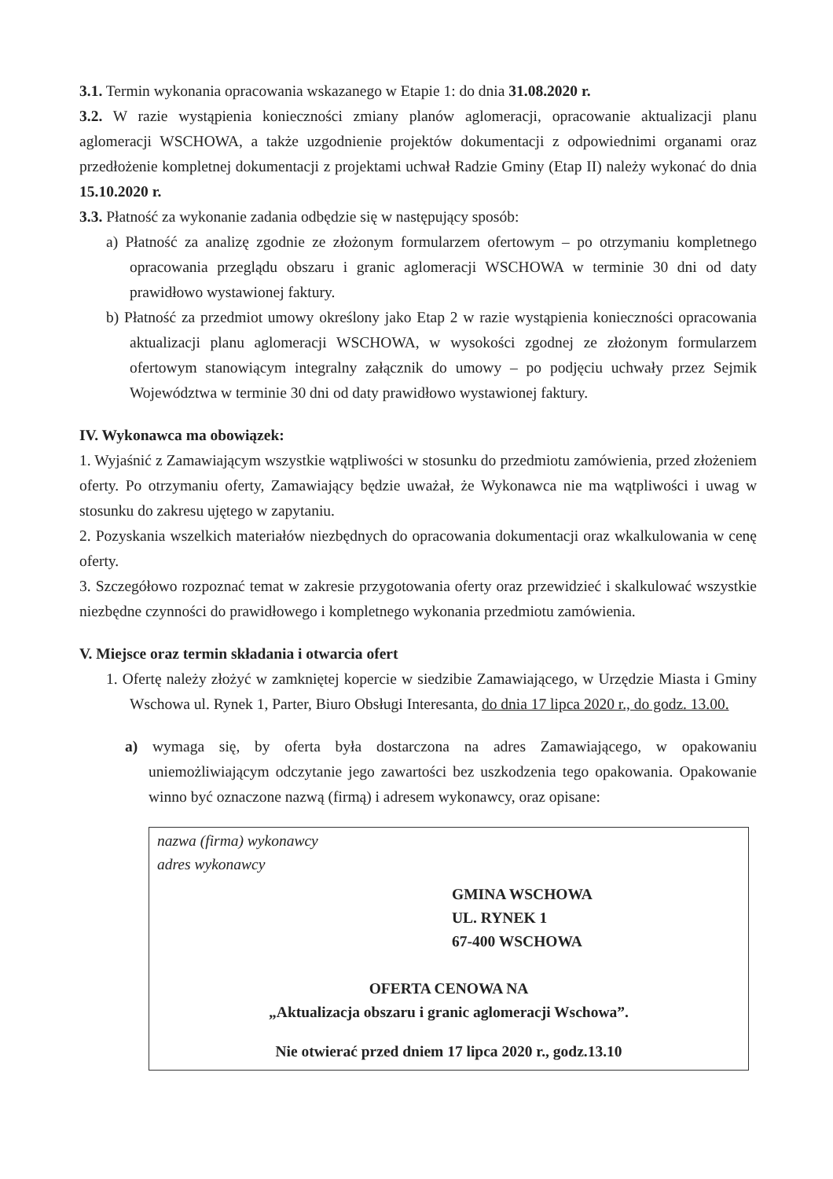3.1. Termin wykonania opracowania wskazanego w Etapie 1: do dnia 31.08.2020 r.
3.2. W razie wystąpienia konieczności zmiany planów aglomeracji, opracowanie aktualizacji planu aglomeracji WSCHOWA, a także uzgodnienie projektów dokumentacji z odpowiednimi organami oraz przedłożenie kompletnej dokumentacji z projektami uchwał Radzie Gminy (Etap II) należy wykonać do dnia 15.10.2020 r.
3.3. Płatność za wykonanie zadania odbędzie się w następujący sposób:
a) Płatność za analizę zgodnie ze złożonym formularzem ofertowym – po otrzymaniu kompletnego opracowania przeglądu obszaru i granic aglomeracji WSCHOWA w terminie 30 dni od daty prawidłowo wystawionej faktury.
b) Płatność za przedmiot umowy określony jako Etap 2 w razie wystąpienia konieczności opracowania aktualizacji planu aglomeracji WSCHOWA, w wysokości zgodnej ze złożonym formularzem ofertowym stanowiącym integralny załącznik do umowy – po podjęciu uchwały przez Sejmik Województwa w terminie 30 dni od daty prawidłowo wystawionej faktury.
IV. Wykonawca ma obowiązek:
1. Wyjaśnić z Zamawiającym wszystkie wątpliwości w stosunku do przedmiotu zamówienia, przed złożeniem oferty. Po otrzymaniu oferty, Zamawiający będzie uważał, że Wykonawca nie ma wątpliwości i uwag w stosunku do zakresu ujętego w zapytaniu.
2. Pozyskania wszelkich materiałów niezbędnych do opracowania dokumentacji oraz wkalkulowania w cenę oferty.
3. Szczegółowo rozpoznać temat w zakresie przygotowania oferty oraz przewidzieć i skalkulować wszystkie niezbędne czynności do prawidłowego i kompletnego wykonania przedmiotu zamówienia.
V. Miejsce oraz termin składania i otwarcia ofert
1. Ofertę należy złożyć w zamkniętej kopercie w siedzibie Zamawiającego, w Urzędzie Miasta i Gminy Wschowa ul. Rynek 1, Parter, Biuro Obsługi Interesanta, do dnia 17 lipca 2020 r., do godz. 13.00.
a) wymaga się, by oferta była dostarczona na adres Zamawiającego, w opakowaniu uniemożliwiającym odczytanie jego zawartości bez uszkodzenia tego opakowania. Opakowanie winno być oznaczone nazwą (firmą) i adresem wykonawcy, oraz opisane:
nazwa (firma) wykonawcy
adres wykonawcy
GMINA WSCHOWA
UL. RYNEK 1
67-400 WSCHOWA
OFERTA CENOWA NA
„Aktualizacja obszaru i granic aglomeracji Wschowa”.
Nie otwierać przed dniem 17 lipca 2020 r., godz.13.10